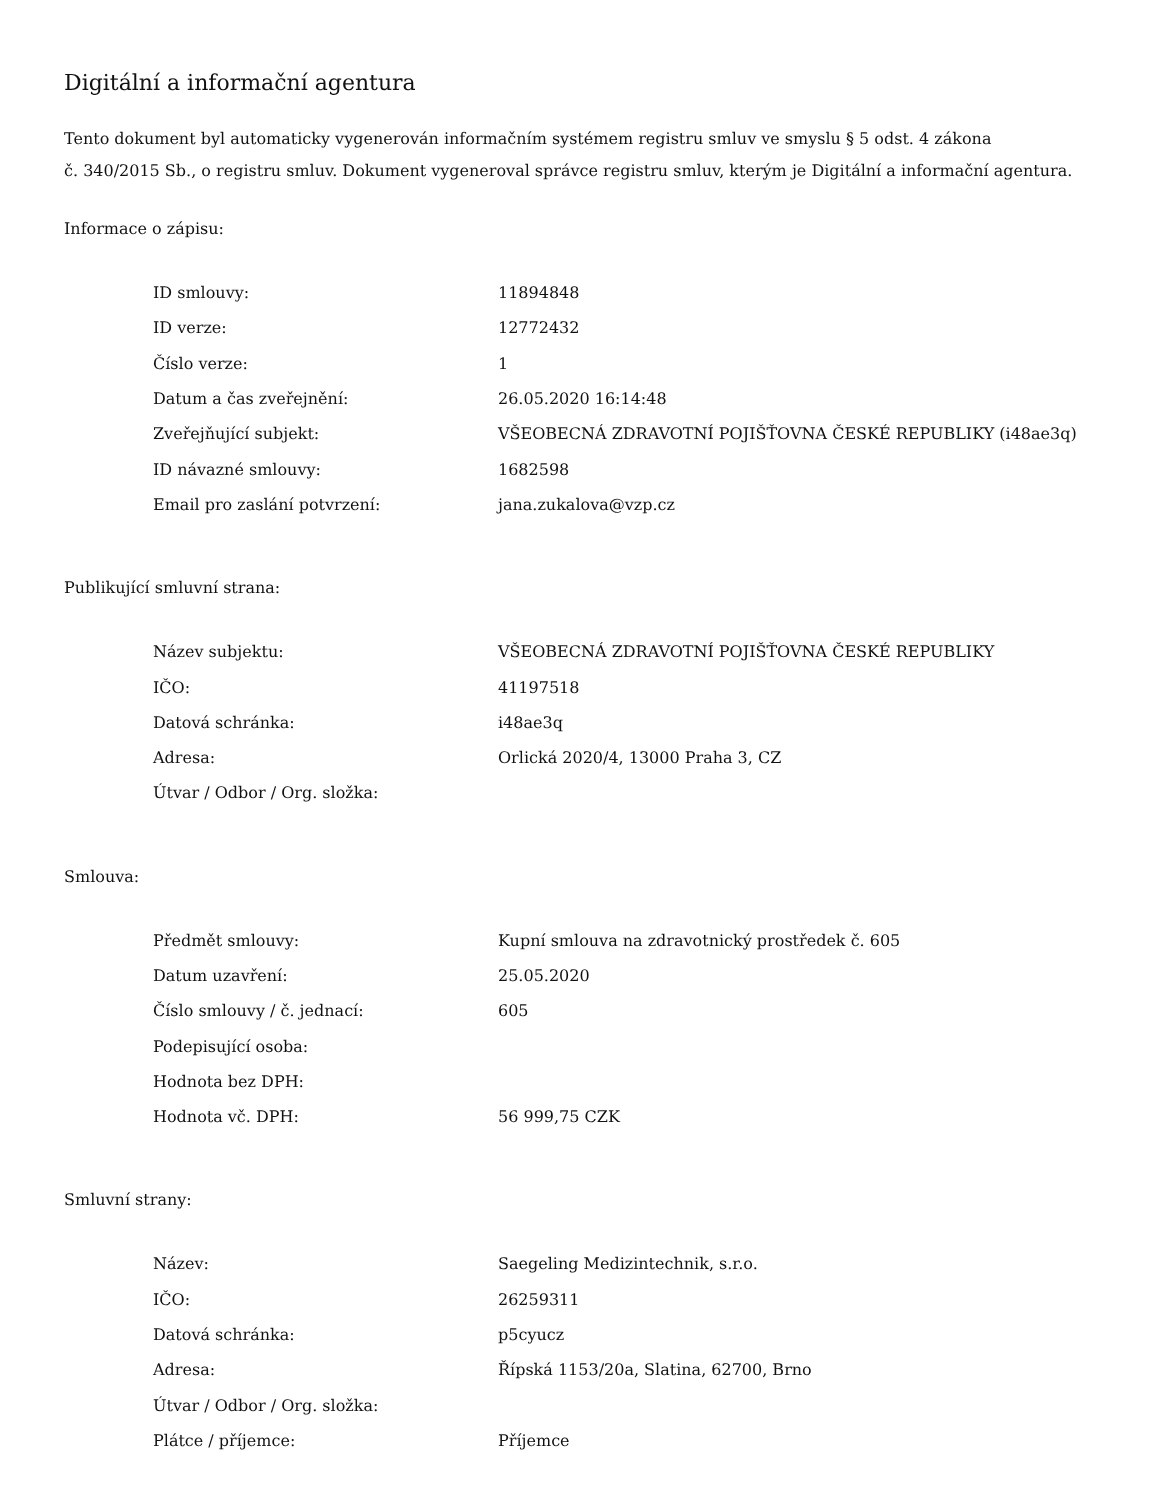Digitální a informační agentura
Tento dokument byl automaticky vygenerován informačním systémem registru smluv ve smyslu § 5 odst. 4 zákona
č. 340/2015 Sb., o registru smluv. Dokument vygeneroval správce registru smluv, kterým je Digitální a informační agentura.
Informace o zápisu:
| ID smlouvy: | 11894848 |
| ID verze: | 12772432 |
| Číslo verze: | 1 |
| Datum a čas zveřejnění: | 26.05.2020 16:14:48 |
| Zveřejňující subjekt: | VŠEOBECNÁ ZDRAVOTNÍ POJIŠŤOVNA ČESKÉ REPUBLIKY (i48ae3q) |
| ID návazné smlouvy: | 1682598 |
| Email pro zaslání potvrzení: | jana.zukalova@vzp.cz |
Publikující smluvní strana:
| Název subjektu: | VŠEOBECNÁ ZDRAVOTNÍ POJIŠŤOVNA ČESKÉ REPUBLIKY |
| IČO: | 41197518 |
| Datová schránka: | i48ae3q |
| Adresa: | Orlická 2020/4, 13000 Praha 3, CZ |
| Útvar / Odbor / Org. složka: | |
Smlouva:
| Předmět smlouvy: | Kupní smlouva na zdravotnický prostředek č. 605 |
| Datum uzavření: | 25.05.2020 |
| Číslo smlouvy / č. jednací: | 605 |
| Podepisující osoba: | |
| Hodnota bez DPH: | |
| Hodnota vč. DPH: | 56 999,75 CZK |
Smluvní strany:
| Název: | Saegeling Medizintechnik, s.r.o. |
| IČO: | 26259311 |
| Datová schránka: | p5cyucz |
| Adresa: | Řípská 1153/20a, Slatina, 62700, Brno |
| Útvar / Odbor / Org. složka: | |
| Plátce / příjemce: | Příjemce |